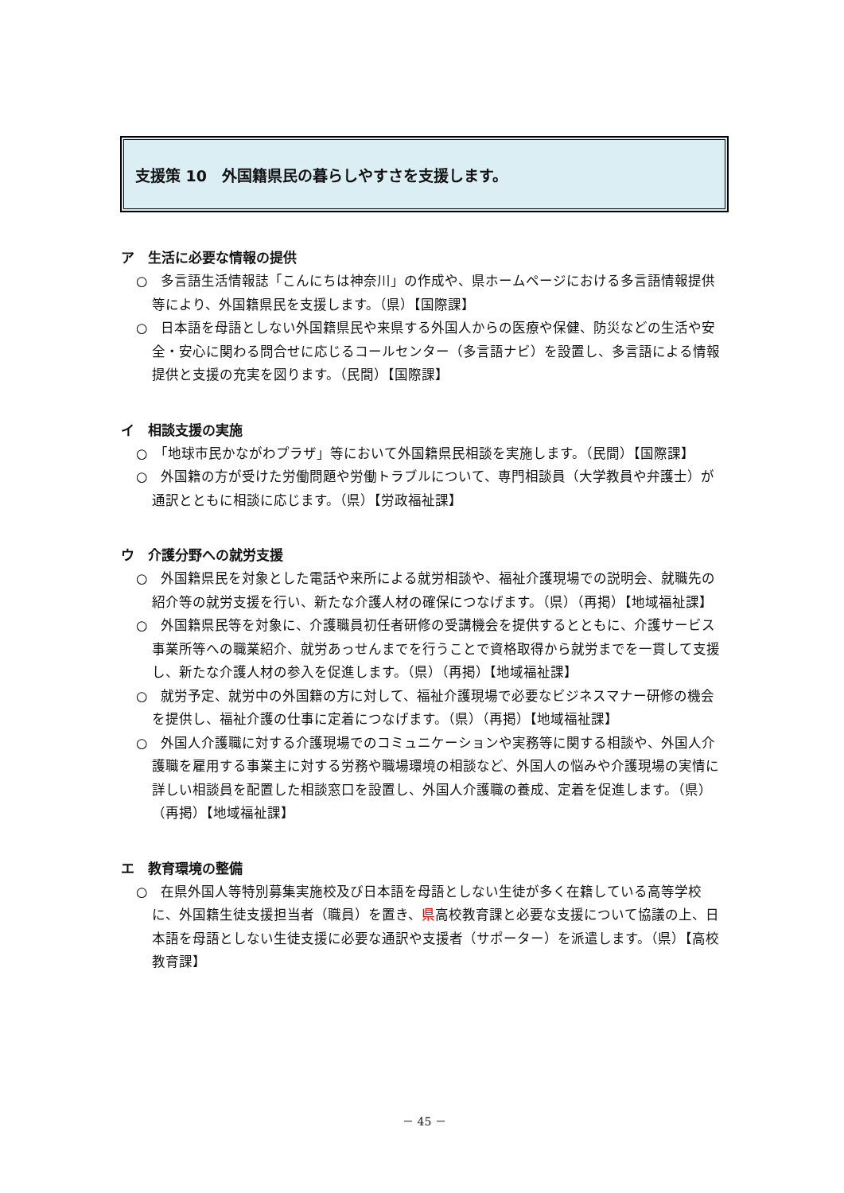支援策 10　外国籍県民の暮らしやすさを支援します。
ア　生活に必要な情報の提供
○　多言語生活情報誌「こんにちは神奈川」の作成や、県ホームページにおける多言語情報提供等により、外国籍県民を支援します。（県）【国際課】
○　日本語を母語としない外国籍県民や来県する外国人からの医療や保健、防災などの生活や安全・安心に関わる問合せに応じるコールセンター（多言語ナビ）を設置し、多言語による情報提供と支援の充実を図ります。（民間）【国際課】
イ　相談支援の実施
○　「地球市民かながわプラザ」等において外国籍県民相談を実施します。（民間）【国際課】
○　外国籍の方が受けた労働問題や労働トラブルについて、専門相談員（大学教員や弁護士）が通訳とともに相談に応じます。（県）【労政福祉課】
ウ　介護分野への就労支援
○　外国籍県民を対象とした電話や来所による就労相談や、福祉介護現場での説明会、就職先の紹介等の就労支援を行い、新たな介護人材の確保につなげます。（県）（再掲）【地域福祉課】
○　外国籍県民等を対象に、介護職員初任者研修の受講機会を提供するとともに、介護サービス事業所等への職業紹介、就労あっせんまでを行うことで資格取得から就労までを一貫して支援し、新たな介護人材の参入を促進します。（県）（再掲）【地域福祉課】
○　就労予定、就労中の外国籍の方に対して、福祉介護現場で必要なビジネスマナー研修の機会を提供し、福祉介護の仕事に定着につなげます。（県）（再掲）【地域福祉課】
○　外国人介護職に対する介護現場でのコミュニケーションや実務等に関する相談や、外国人介護職を雇用する事業主に対する労務や職場環境の相談など、外国人の悩みや介護現場の実情に詳しい相談員を配置した相談窓口を設置し、外国人介護職の養成、定着を促進します。（県）（再掲）【地域福祉課】
エ　教育環境の整備
○　在県外国人等特別募集実施校及び日本語を母語としない生徒が多く在籍している高等学校に、外国籍生徒支援担当者（職員）を置き、県高校教育課と必要な支援について協議の上、日本語を母語としない生徒支援に必要な通訳や支援者（サポーター）を派遣します。（県）【高校教育課】
－ 45 －